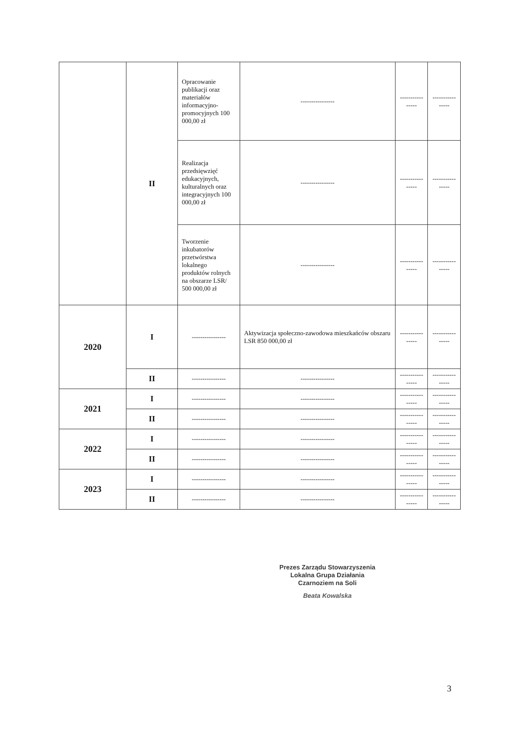| | II | Opracowanie publikacji oraz materiałów informacyjno-promocyjnych 100 000,00 zł | ---------------- | ---------------- | ---------------- |
| | | Realizacja przedsięwzięć edukacyjnych, kulturalnych oraz integracyjnych 100 000,00 zł | ---------------- | ---------------- | ---------------- |
| | | Tworzenie inkubatorów przetwórstwa lokalnego produktów rolnych na obszarze LSR/ 500 000,00 zł | ---------------- | ---------------- | ---------------- |
| 2020 | I | ---------------- | Aktywizacja społeczno-zawodowa mieszkańców obszaru LSR 850 000,00 zł | ---------------- | ---------------- |
| | II | ---------------- | ---------------- | ---------------- | ---------------- |
| 2021 | I | ---------------- | ---------------- | ---------------- | ---------------- |
| | II | ---------------- | ---------------- | ---------------- | ---------------- |
| 2022 | I | ---------------- | ---------------- | ---------------- | ---------------- |
| | II | ---------------- | ---------------- | ---------------- | ---------------- |
| 2023 | I | ---------------- | ---------------- | ---------------- | ---------------- |
| | II | ---------------- | ---------------- | ---------------- | ---------------- |
Prezes Zarządu Stowarzyszenia
Lokalna Grupa Działania
Czarnoziem na Soli
Beata Kowalska
3